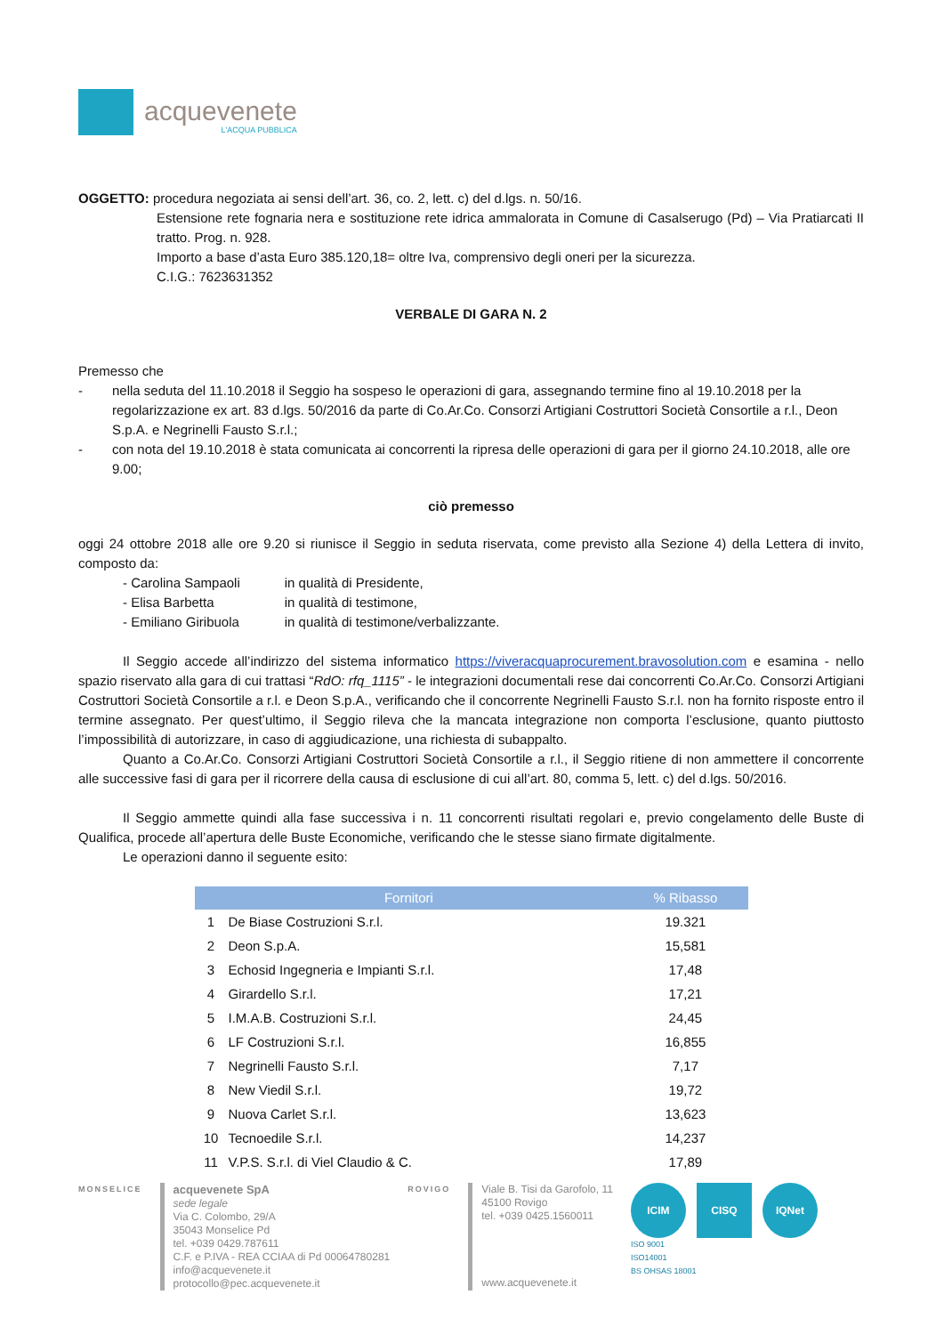acquevenete
L'ACQUA PUBBLICA
OGGETTO: procedura negoziata ai sensi dell’art. 36, co. 2, lett. c) del d.lgs. n. 50/16.
Estensione rete fognaria nera e sostituzione rete idrica ammalorata in Comune di Casalserugo (Pd) – Via Pratiarcati II tratto. Prog. n. 928.
Importo a base d’asta Euro 385.120,18= oltre Iva, comprensivo degli oneri per la sicurezza.
C.I.G.: 7623631352
VERBALE DI GARA N. 2
Premesso che
- nella seduta del 11.10.2018 il Seggio ha sospeso le operazioni di gara, assegnando termine fino al 19.10.2018 per la regolarizzazione ex art. 83 d.lgs. 50/2016 da parte di Co.Ar.Co. Consorzi Artigiani Costruttori Società Consortile a r.l., Deon S.p.A. e Negrinelli Fausto S.r.l.;
- con nota del 19.10.2018 è stata comunicata ai concorrenti la ripresa delle operazioni di gara per il giorno 24.10.2018, alle ore 9.00;
ciò premesso
oggi 24 ottobre 2018 alle ore 9.20 si riunisce il Seggio in seduta riservata, come previsto alla Sezione 4) della Lettera di invito, composto da:
| - Carolina Sampaoli | in qualità di Presidente, |
| - Elisa Barbetta | in qualità di testimone, |
| - Emiliano Giribuola | in qualità di testimone/verbalizzante. |
Il Seggio accede all’indirizzo del sistema informatico https://viveracquaprocurement.bravosolution.com e esamina - nello spazio riservato alla gara di cui trattasi “RdO: rfq_1115” - le integrazioni documentali rese dai concorrenti Co.Ar.Co. Consorzi Artigiani Costruttori Società Consortile a r.l. e Deon S.p.A., verificando che il concorrente Negrinelli Fausto S.r.l. non ha fornito risposte entro il termine assegnato. Per quest’ultimo, il Seggio rileva che la mancata integrazione non comporta l’esclusione, quanto piuttosto l’impossibilità di autorizzare, in caso di aggiudicazione, una richiesta di subappalto.
Quanto a Co.Ar.Co. Consorzi Artigiani Costruttori Società Consortile a r.l., il Seggio ritiene di non ammettere il concorrente alle successive fasi di gara per il ricorrere della causa di esclusione di cui all’art. 80, comma 5, lett. c) del d.lgs. 50/2016.
Il Seggio ammette quindi alla fase successiva i n. 11 concorrenti risultati regolari e, previo congelamento delle Buste di Qualifica, procede all’apertura delle Buste Economiche, verificando che le stesse siano firmate digitalmente.
Le operazioni danno il seguente esito:
| Fornitori | | % Ribasso |
| --- | --- | --- |
| 1 | De Biase Costruzioni S.r.l. | 19.321 |
| 2 | Deon S.p.A. | 15,581 |
| 3 | Echosid Ingegneria e Impianti S.r.l. | 17,48 |
| 4 | Girardello S.r.l. | 17,21 |
| 5 | I.M.A.B. Costruzioni S.r.l. | 24,45 |
| 6 | LF Costruzioni S.r.l. | 16,855 |
| 7 | Negrinelli Fausto S.r.l. | 7,17 |
| 8 | New Viedil S.r.l. | 19,72 |
| 9 | Nuova Carlet S.r.l. | 13,623 |
| 10 | Tecnoedile S.r.l. | 14,237 |
| 11 | V.P.S. S.r.l. di Viel Claudio & C. | 17,89 |
MONSELICE
acquevenete SpA
sede legale
Via C. Colombo, 29/A
35043 Monselice Pd
tel. +039 0429.787611
C.F. e P.IVA - REA CCIAA di Pd 00064780281
info@acquevenete.it
protocollo@pec.acquevenete.it
ROVIGO
Viale B. Tisi da Garofolo, 11
45100 Rovigo
tel. +039 0425.1560011
www.acquevenete.it
ICIM CISQ IQNet
ISO 9001
ISO14001
BS OHSAS 18001